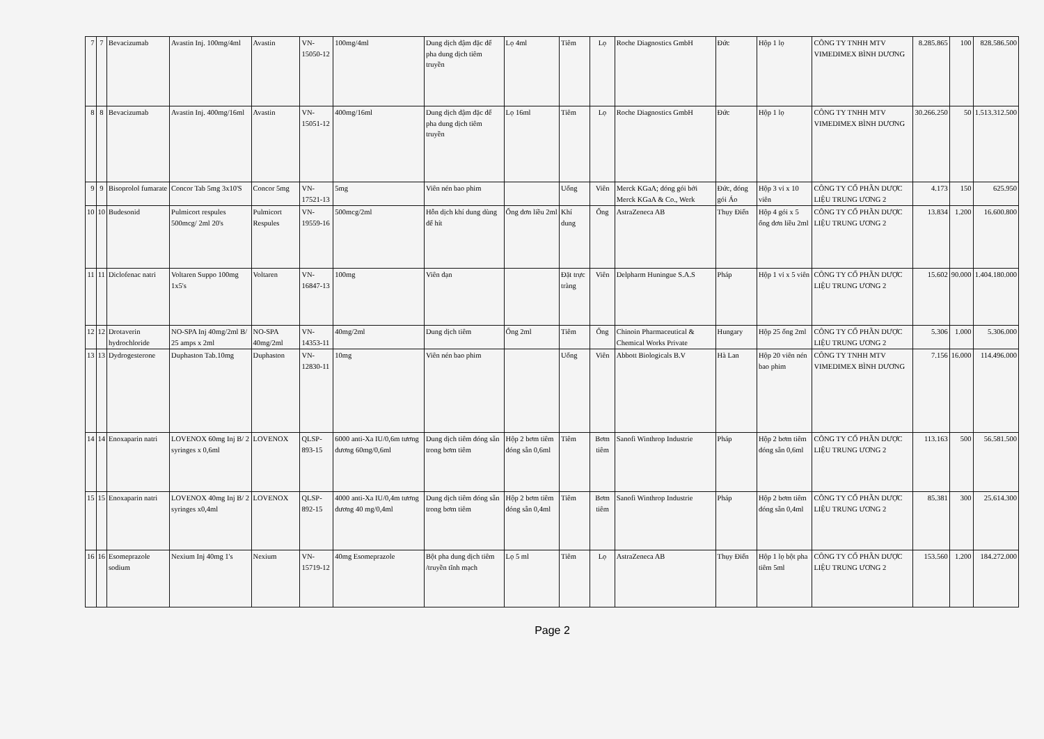| 7 | 7 | Bevacizumab | Avastin Inj. 100mg/4ml | Avastin | VN-15050-12 | 100mg/4ml | Dung dịch đậm đặc để pha dung dịch tiêm truyền | Lọ 4ml | Tiêm | Lọ | Roche Diagnostics GmbH | Đức | Hộp 1 lọ | CÔNG TY TNHH MTV VIMEDIMEX BÌNH DƯƠNG | 8.285.865 | 100 | 828.586.500 |
| 8 | 8 | Bevacizumab | Avastin Inj. 400mg/16ml | Avastin | VN-15051-12 | 400mg/16ml | Dung dịch đậm đặc để pha dung dịch tiêm truyền | Lọ 16ml | Tiêm | Lọ | Roche Diagnostics GmbH | Đức | Hộp 1 lọ | CÔNG TY TNHH MTV VIMEDIMEX BÌNH DƯƠNG | 30.266.250 | 50 | 1.513.312.500 |
| 9 | 9 | Bisoprolol fumarate | Concor Tab 5mg 3x10'S | Concor 5mg | VN-17521-13 | 5mg | Viên nén bao phim | | Uống | Viên | Merck KGaA; đóng gói bởi Merck KGaA & Co., Werk | Đức, đóng gói Áo | Hộp 3 vỉ x 10 viên | CÔNG TY CỔ PHẦN DƯỢC LIỆU TRUNG ƯƠNG 2 | 4.173 | 150 | 625.950 |
| 10 | 10 | Budesonid | Pulmicort respules 500mcg/ 2ml 20's | Pulmicort Respules | VN-19559-16 | 500mcg/2ml | Hỗn dịch khí dung dùng để hít | Ống đơn liều 2ml | Khí dung | Ống | AstraZeneca AB | Thụy Điển | Hộp 4 gói x 5 ống đơn liều 2ml | CÔNG TY CỔ PHẦN DƯỢC LIỆU TRUNG ƯƠNG 2 | 13.834 | 1.200 | 16.600.800 |
| 11 | 11 | Diclofenac natri | Voltaren Suppo 100mg 1x5's | Voltaren | VN-16847-13 | 100mg | Viên đạn | | Đặt trực tràng | Viên | Delpharm Huningue S.A.S | Pháp | Hộp 1 vỉ x 5 viên | CÔNG TY CỔ PHẦN DƯỢC LIỆU TRUNG ƯƠNG 2 | 15.602 | 90.000 | 1.404.180.000 |
| 12 | 12 | Drotaverin hydrochloride | NO-SPA Inj 40mg/2ml B/ 25 amps x 2ml | NO-SPA 40mg/2ml | VN-14353-11 | 40mg/2ml | Dung dịch tiêm | Ống 2ml | Tiêm | Ống | Chinoin Pharmaceutical & Chemical Works Private | Hungary | Hộp 25 ống 2ml | CÔNG TY CỔ PHẦN DƯỢC LIỆU TRUNG ƯƠNG 2 | 5.306 | 1.000 | 5.306.000 |
| 13 | 13 | Dydrogesterone | Duphaston Tab.10mg | Duphaston | VN-12830-11 | 10mg | Viên nén bao phim | | Uống | Viên | Abbott Biologicals B.V | Hà Lan | Hộp 20 viên nén bao phim | CÔNG TY TNHH MTV VIMEDIMEX BÌNH DƯƠNG | 7.156 | 16.000 | 114.496.000 |
| 14 | 14 | Enoxaparin natri | LOVENOX 60mg Inj B/ 2 syringes x 0,6ml | LOVENOX | QLSP-893-15 | 6000 anti-Xa IU/0,6m tương đương 60mg/0,6ml | Dung dịch tiêm đóng sẵn trong bơm tiêm | Hộp 2 bơm tiêm đóng sẵn 0,6ml | Tiêm | Bơm tiêm | Sanofi Winthrop Industrie | Pháp | Hộp 2 bơm tiêm đóng sẵn 0,6ml | CÔNG TY CỔ PHẦN DƯỢC LIỆU TRUNG ƯƠNG 2 | 113.163 | 500 | 56.581.500 |
| 15 | 15 | Enoxaparin natri | LOVENOX 40mg Inj B/ 2 syringes x0,4ml | LOVENOX | QLSP-892-15 | 4000 anti-Xa IU/0,4m tương đương 40 mg/0,4ml | Dung dịch tiêm đóng sẵn trong bơm tiêm | Hộp 2 bơm tiêm đóng sẵn 0,4ml | Tiêm | Bơm tiêm | Sanofi Winthrop Industrie | Pháp | Hộp 2 bơm tiêm đóng sẵn 0,4ml | CÔNG TY CỔ PHẦN DƯỢC LIỆU TRUNG ƯƠNG 2 | 85.381 | 300 | 25.614.300 |
| 16 | 16 | Esomeprazole sodium | Nexium Inj 40mg 1's | Nexium | VN-15719-12 | 40mg Esomeprazole | Bột pha dung dịch tiêm /truyền tĩnh mạch | Lọ 5 ml | Tiêm | Lọ | AstraZeneca AB | Thụy Điển | Hộp 1 lọ bột pha tiêm 5ml | CÔNG TY CỔ PHẦN DƯỢC LIỆU TRUNG ƯƠNG 2 | 153.560 | 1.200 | 184.272.000 |
Page 2